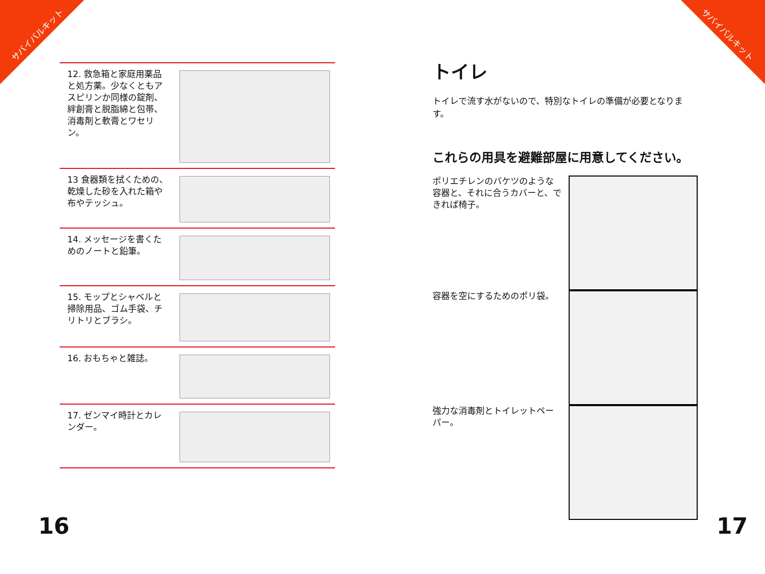サバイバルキット サバイバルキット
12. 救急箱と家庭用薬品と処方薬。少なくともアスピリンか同様の錠剤、絆創膏と脱脂綿と包帯、消毒剤と軟膏とワセリン。
13 食器類を拭くための、乾燥した砂を入れた箱や布やテッシュ。
14. メッセージを書くためのノートと鉛筆。
15. モップとシャベルと掃除用品、ゴム手袋、チリトリとブラシ。
16. おもちゃと雑誌。
17. ゼンマイ時計とカレンダー。
トイレ
トイレで流す水がないので、特別なトイレの準備が必要となります。
これらの用具を避難部屋に用意してください。
ポリエチレンのバケツのような容器と、それに合うカバーと、できれば椅子。
容器を空にするためのポリ袋。
強力な消毒剤とトイレットペーパー。
16 17